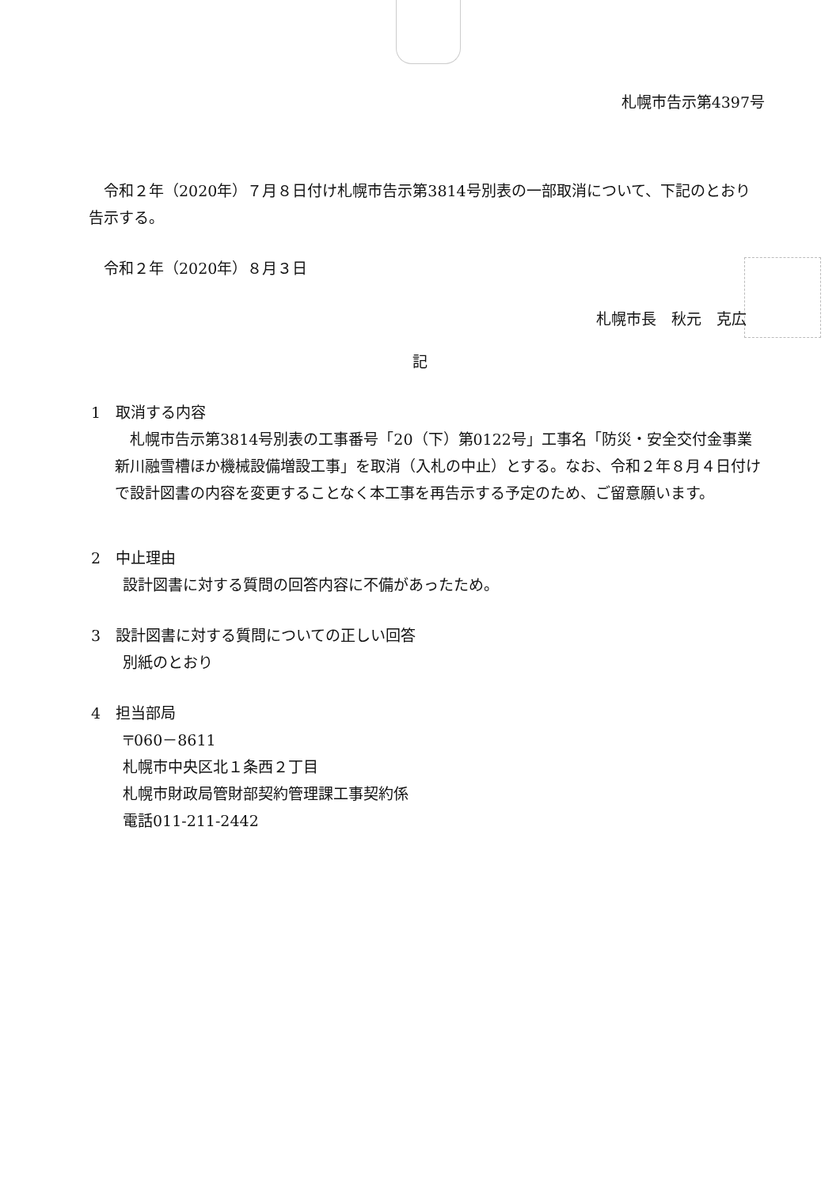札幌市告示第4397号
令和２年（2020年）７月８日付け札幌市告示第3814号別表の一部取消について、下記のとおり告示する。
令和２年（2020年）８月３日
札幌市長　秋元　克広
記
1　取消する内容
　札幌市告示第3814号別表の工事番号「20（下）第0122号」工事名「防災・安全交付金事業　新川融雪槽ほか機械設備増設工事」を取消（入札の中止）とする。なお、令和２年８月４日付けで設計図書の内容を変更することなく本工事を再告示する予定のため、ご留意願います。
2　中止理由
設計図書に対する質問の回答内容に不備があったため。
3　設計図書に対する質問についての正しい回答
別紙のとおり
4　担当部局
〒060－8611
札幌市中央区北１条西２丁目
札幌市財政局管財部契約管理課工事契約係
電話011-211-2442